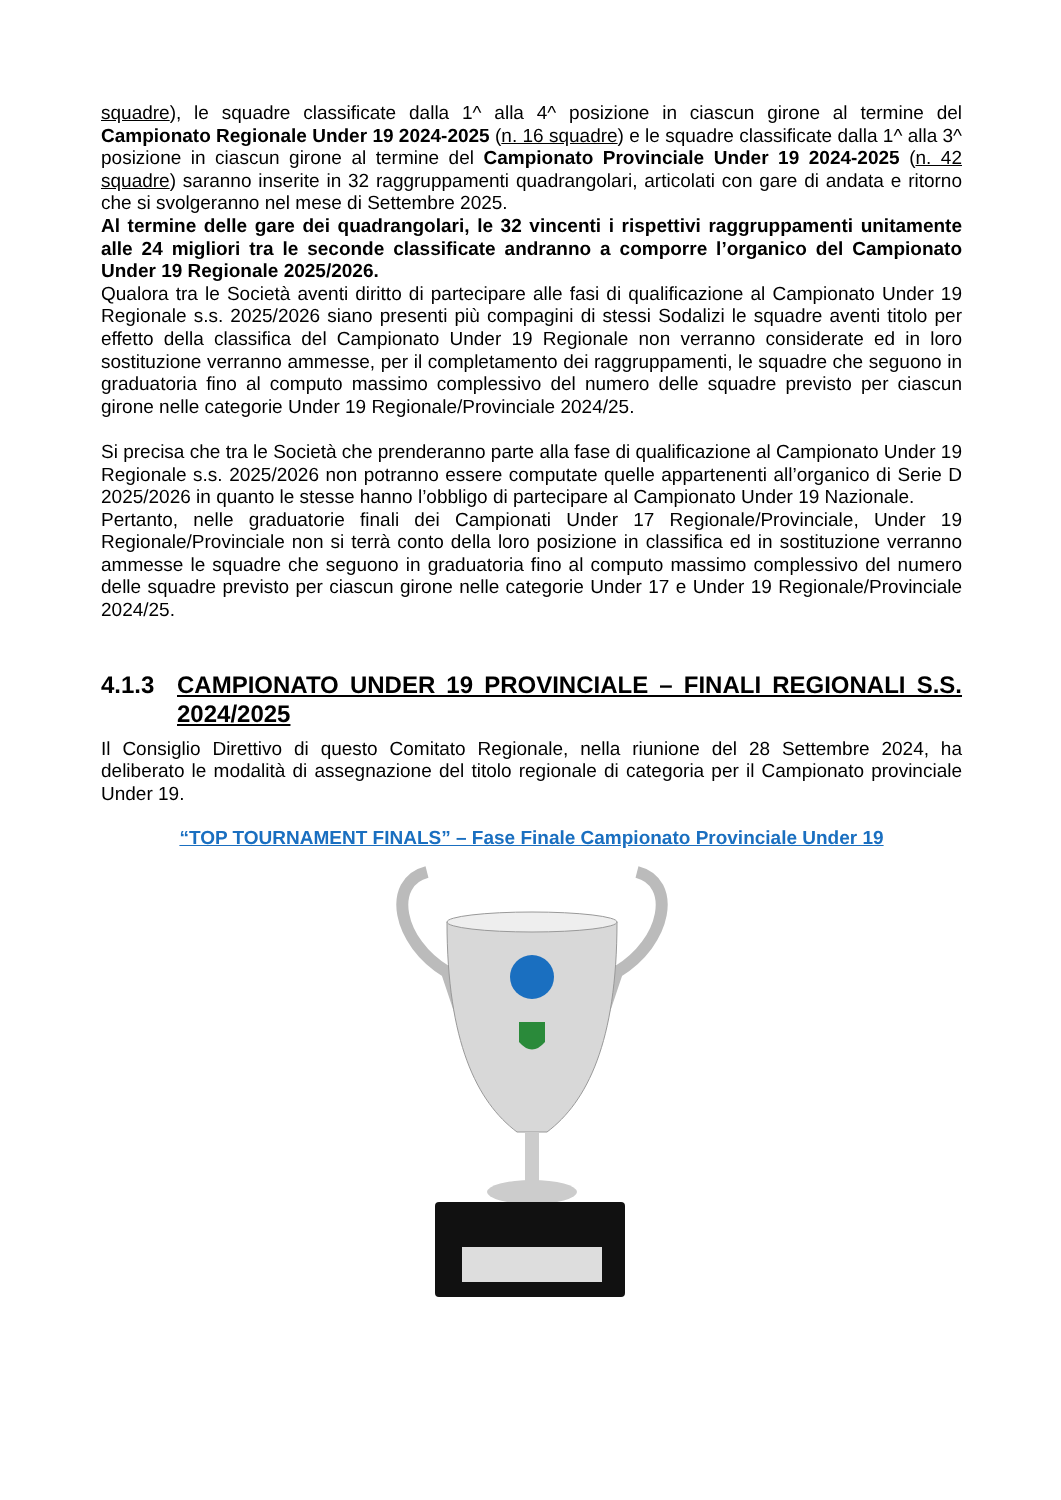squadre), le squadre classificate dalla 1^ alla 4^ posizione in ciascun girone al termine del Campionato Regionale Under 19 2024-2025 (n. 16 squadre) e le squadre classificate dalla 1^ alla 3^ posizione in ciascun girone al termine del Campionato Provinciale Under 19 2024-2025 (n. 42 squadre) saranno inserite in 32 raggruppamenti quadrangolari, articolati con gare di andata e ritorno che si svolgeranno nel mese di Settembre 2025.
Al termine delle gare dei quadrangolari, le 32 vincenti i rispettivi raggruppamenti unitamente alle 24 migliori tra le seconde classificate andranno a comporre l’organico del Campionato Under 19 Regionale 2025/2026.
Qualora tra le Società aventi diritto di partecipare alle fasi di qualificazione al Campionato Under 19 Regionale s.s. 2025/2026 siano presenti più compagini di stessi Sodalizi le squadre aventi titolo per effetto della classifica del Campionato Under 19 Regionale non verranno considerate ed in loro sostituzione verranno ammesse, per il completamento dei raggruppamenti, le squadre che seguono in graduatoria fino al computo massimo complessivo del numero delle squadre previsto per ciascun girone nelle categorie Under 19 Regionale/Provinciale 2024/25.
Si precisa che tra le Società che prenderanno parte alla fase di qualificazione al Campionato Under 19 Regionale s.s. 2025/2026 non potranno essere computate quelle appartenenti all’organico di Serie D 2025/2026 in quanto le stesse hanno l’obbligo di partecipare al Campionato Under 19 Nazionale.
Pertanto, nelle graduatorie finali dei Campionati Under 17 Regionale/Provinciale, Under 19 Regionale/Provinciale non si terrà conto della loro posizione in classifica ed in sostituzione verranno ammesse le squadre che seguono in graduatoria fino al computo massimo complessivo del numero delle squadre previsto per ciascun girone nelle categorie Under 17 e Under 19 Regionale/Provinciale 2024/25.
4.1.3 CAMPIONATO UNDER 19 PROVINCIALE – FINALI REGIONALI S.S. 2024/2025
Il Consiglio Direttivo di questo Comitato Regionale, nella riunione del 28 Settembre 2024, ha deliberato le modalità di assegnazione del titolo regionale di categoria per il Campionato provinciale Under 19.
“TOP TOURNAMENT FINALS” – Fase Finale Campionato Provinciale Under 19